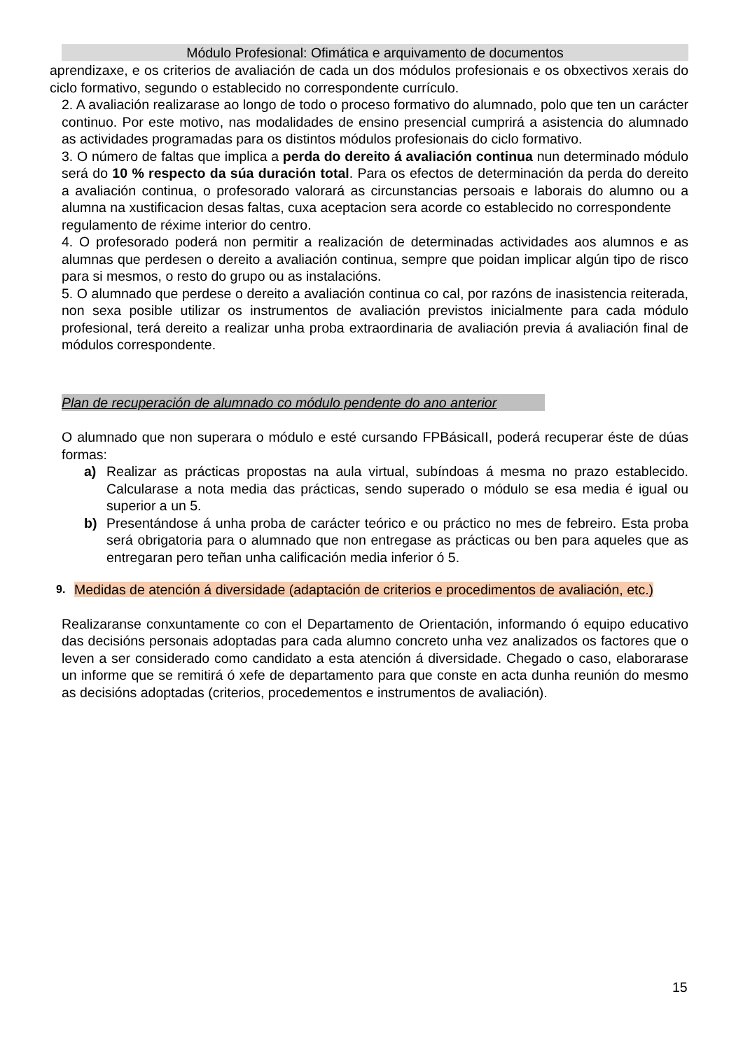Módulo Profesional: Ofimática e arquivamento de documentos
aprendizaxe, e os criterios de avaliación de cada un dos módulos profesionais e os obxectivos xerais do ciclo formativo, segundo o establecido no correspondente currículo.
2. A avaliación realizarase ao longo de todo o proceso formativo do alumnado, polo que ten un carácter continuo. Por este motivo, nas modalidades de ensino presencial cumprirá a asistencia do alumnado as actividades programadas para os distintos módulos profesionais do ciclo formativo.
3. O número de faltas que implica a perda do dereito á avaliación continua nun determinado módulo será do 10 % respecto da súa duración total. Para os efectos de determinación da perda do dereito a avaliación continua, o profesorado valorará as circunstancias persoais e laborais do alumno ou a alumna na xustificacion desas faltas, cuxa aceptacion sera acorde co establecido no correspondente
regulamento de réxime interior do centro.
4. O profesorado poderá non permitir a realización de determinadas actividades aos alumnos e as alumnas que perdesen o dereito a avaliación continua, sempre que poidan implicar algún tipo de risco para si mesmos, o resto do grupo ou as instalacións.
5. O alumnado que perdese o dereito a avaliación continua co cal, por razóns de inasistencia reiterada, non sexa posible utilizar os instrumentos de avaliación previstos inicialmente para cada módulo profesional, terá dereito a realizar unha proba extraordinaria de avaliación previa á avaliación final de módulos correspondente.
Plan de recuperación de alumnado co módulo pendente do ano anterior
O alumnado que non superara o módulo e esté cursando FPBásicaII, poderá recuperar éste de dúas formas:
a) Realizar as prácticas propostas na aula virtual, subíndoas á mesma no prazo establecido. Calcularase a nota media das prácticas, sendo superado o módulo se esa media é igual ou superior a un 5.
b) Presentándose á unha proba de carácter teórico e ou práctico no mes de febreiro. Esta proba será obrigatoria para o alumnado que non entregase as prácticas ou ben para aqueles que as entregaran pero teñan unha calificación media inferior ó 5.
9.
Medidas de atención á diversidade (adaptación de criterios e procedimentos de avaliación, etc.)
Realizaranse conxuntamente co con el Departamento de Orientación, informando ó equipo educativo das decisións personais adoptadas para cada alumno concreto unha vez analizados os factores que o leven a ser considerado como candidato a esta atención á diversidade. Chegado o caso, elaborarase un informe que se remitirá ó xefe de departamento para que conste en acta dunha reunión do mesmo as decisións adoptadas (criterios, procedementos e instrumentos de avaliación).
15